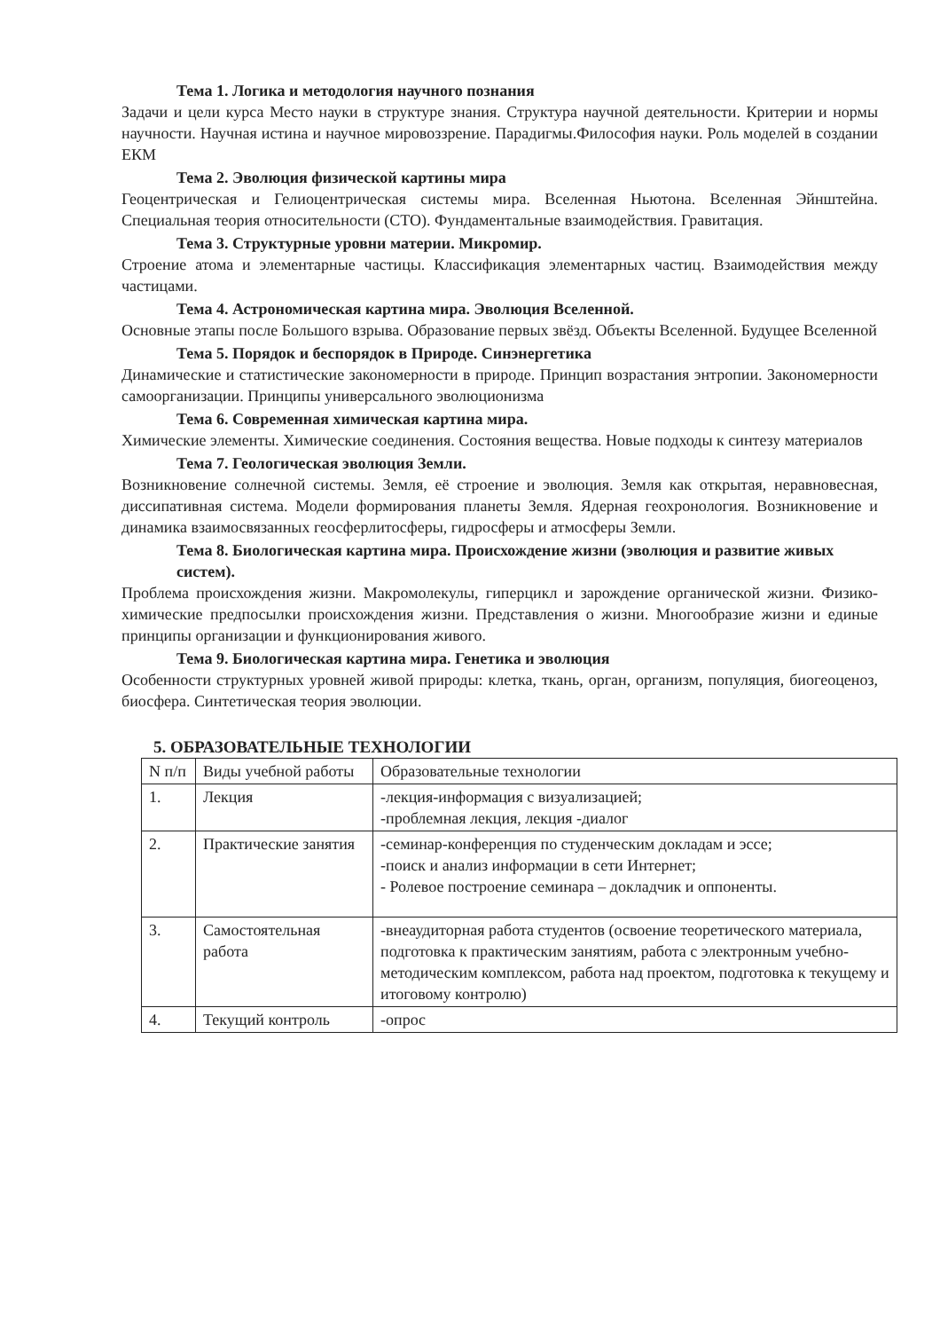Тема 1. Логика и методология научного познания
Задачи и цели курса Место науки в структуре знания. Структура научной деятельности. Критерии и нормы научности. Научная истина и научное мировоззрение. Парадигмы.Философия науки. Роль моделей в создании ЕКМ
Тема 2. Эволюция физической картины мира
Геоцентрическая и Гелиоцентрическая системы мира. Вселенная Ньютона. Вселенная Эйнштейна. Специальная теория относительности (СТО). Фундаментальные взаимодействия. Гравитация.
Тема 3. Структурные уровни материи. Микромир.
Строение атома и элементарные частицы. Классификация элементарных частиц. Взаимодействия между частицами.
Тема 4. Астрономическая картина мира. Эволюция Вселенной.
Основные этапы после Большого взрыва. Образование первых звёзд. Объекты Вселенной. Будущее Вселенной
Тема 5. Порядок и беспорядок в Природе. Синэнергетика
Динамические и статистические закономерности в природе. Принцип возрастания энтропии. Закономерности самоорганизации. Принципы универсального эволюционизма
Тема 6. Современная химическая картина мира.
Химические элементы. Химические соединения. Состояния вещества. Новые подходы к синтезу материалов
Тема 7. Геологическая эволюция Земли.
Возникновение солнечной системы. Земля, её строение и эволюция. Земля как открытая, неравновесная, диссипативная система. Модели формирования планеты Земля. Ядерная геохронология. Возникновение и динамика взаимосвязанных геосферлитосферы, гидросферы и атмосферы Земли.
Тема 8. Биологическая картина мира. Происхождение жизни (эволюция и развитие живых систем).
Проблема происхождения жизни. Макромолекулы, гиперцикл и зарождение органической жизни. Физико-химические предпосылки происхождения жизни. Представления о жизни. Многообразие жизни и единые принципы организации и функционирования живого.
Тема 9. Биологическая картина мира. Генетика и эволюция
Особенности структурных уровней живой природы: клетка, ткань, орган, организм, популяция, биогеоценоз, биосфера. Синтетическая теория эволюции.
5. ОБРАЗОВАТЕЛЬНЫЕ ТЕХНОЛОГИИ
| N п/п | Виды учебной работы | Образовательные технологии |
| 1. | Лекция | -лекция-информация с визуализацией; -проблемная лекция, лекция -диалог |
| 2. | Практические занятия | -семинар-конференция по студенческим докладам и эссе; -поиск и анализ информации в сети Интернет; - Ролевое построение семинара – докладчик и оппоненты. |
| 3. | Самостоятельная работа | -внеаудиторная работа студентов (освоение теоретического материала, подготовка к практическим занятиям, работа с электронным учебно-методическим комплексом, работа над проектом, подготовка к текущему и итоговому контролю) |
| 4. | Текущий контроль | -опрос |